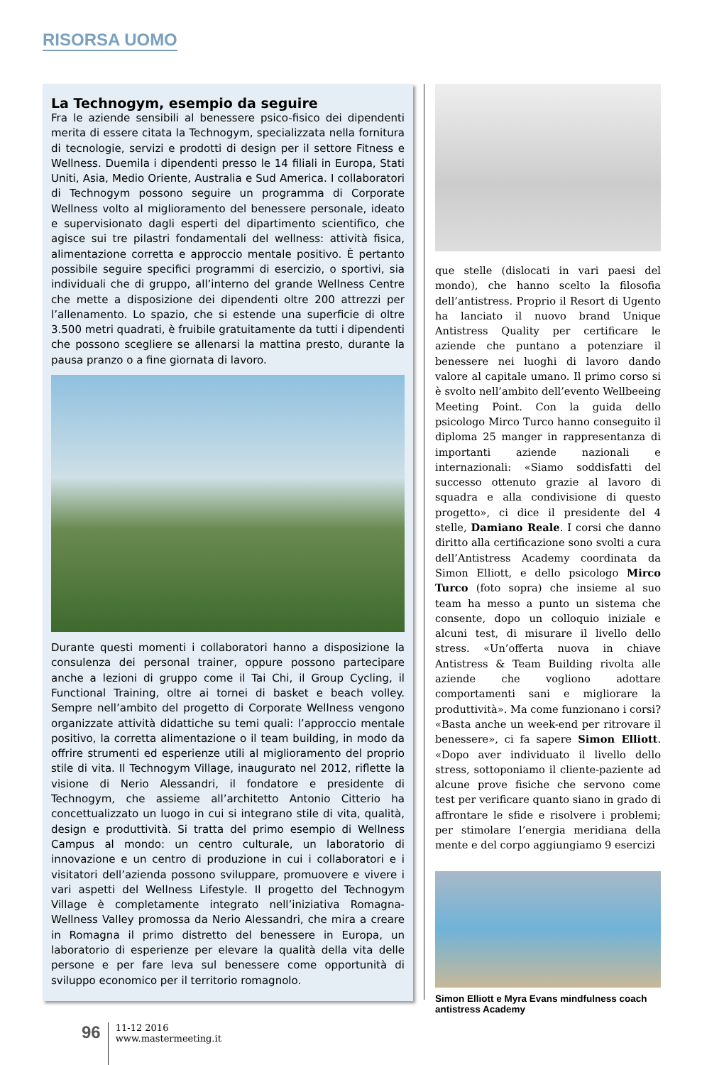RISORSA UOMO
La Technogym, esempio da seguire
Fra le aziende sensibili al benessere psico-fisico dei dipendenti merita di essere citata la Technogym, specializzata nella fornitura di tecnologie, servizi e prodotti di design per il settore Fitness e Wellness. Duemila i dipendenti presso le 14 filiali in Europa, Stati Uniti, Asia, Medio Oriente, Australia e Sud America. I collaboratori di Technogym possono seguire un programma di Corporate Wellness volto al miglioramento del benessere personale, ideato e supervisionato dagli esperti del dipartimento scientifico, che agisce sui tre pilastri fondamentali del wellness: attività fisica, alimentazione corretta e approccio mentale positivo. È pertanto possibile seguire specifici programmi di esercizio, o sportivi, sia individuali che di gruppo, all’interno del grande Wellness Centre che mette a disposizione dei dipendenti oltre 200 attrezzi per l’allenamento. Lo spazio, che si estende una superficie di oltre 3.500 metri quadrati, è fruibile gratuitamente da tutti i dipendenti che possono scegliere se allenarsi la mattina presto, durante la pausa pranzo o a fine giornata di lavoro.
Durante questi momenti i collaboratori hanno a disposizione la consulenza dei personal trainer, oppure possono partecipare anche a lezioni di gruppo come il Tai Chi, il Group Cycling, il Functional Training, oltre ai tornei di basket e beach volley. Sempre nell’ambito del progetto di Corporate Wellness vengono organizzate attività didattiche su temi quali: l’approccio mentale positivo, la corretta alimentazione o il team building, in modo da offrire strumenti ed esperienze utili al miglioramento del proprio stile di vita. Il Technogym Village, inaugurato nel 2012, riflette la visione di Nerio Alessandri, il fondatore e presidente di Technogym, che assieme all’architetto Antonio Citterio ha concettualizzato un luogo in cui si integrano stile di vita, qualità, design e produttività. Si tratta del primo esempio di Wellness Campus al mondo: un centro culturale, un laboratorio di innovazione e un centro di produzione in cui i collaboratori e i visitatori dell’azienda possono sviluppare, promuovere e vivere i vari aspetti del Wellness Lifestyle. Il progetto del Technogym Village è completamente integrato nell’iniziativa Romagna-Wellness Valley promossa da Nerio Alessandri, che mira a creare in Romagna il primo distretto del benessere in Europa, un laboratorio di esperienze per elevare la qualità della vita delle persone e per fare leva sul benessere come opportunità di sviluppo economico per il territorio romagnolo.
que stelle (dislocati in vari paesi del mondo), che hanno scelto la filosofia dell’antistress. Proprio il Resort di Ugento ha lanciato il nuovo brand Unique Antistress Quality per certificare le aziende che puntano a potenziare il benessere nei luoghi di lavoro dando valore al capitale umano. Il primo corso si è svolto nell’ambito dell’evento Wellbeeing Meeting Point. Con la guida dello psicologo Mirco Turco hanno conseguito il diploma 25 manger in rappresentanza di importanti aziende nazionali e internazionali: «Siamo soddisfatti del successo ottenuto grazie al lavoro di squadra e alla condivisione di questo progetto», ci dice il presidente del 4 stelle, Damiano Reale. I corsi che danno diritto alla certificazione sono svolti a cura dell’Antistress Academy coordinata da Simon Elliott, e dello psicologo Mirco Turco (foto sopra) che insieme al suo team ha messo a punto un sistema che consente, dopo un colloquio iniziale e alcuni test, di misurare il livello dello stress. «Un’offerta nuova in chiave Antistress & Team Building rivolta alle aziende che vogliono adottare comportamenti sani e migliorare la produttività». Ma come funzionano i corsi? «Basta anche un week-end per ritrovare il benessere», ci fa sapere Simon Elliott. «Dopo aver individuato il livello dello stress, sottoponiamo il cliente-paziente ad alcune prove fisiche che servono come test per verificare quanto siano in grado di affrontare le sfide e risolvere i problemi; per stimolare l’energia meridiana della mente e del corpo aggiungiamo 9 esercizi
Simon Elliott e Myra Evans mindfulness coach antistress Academy
96
11-12 2016
www.mastermeeting.it